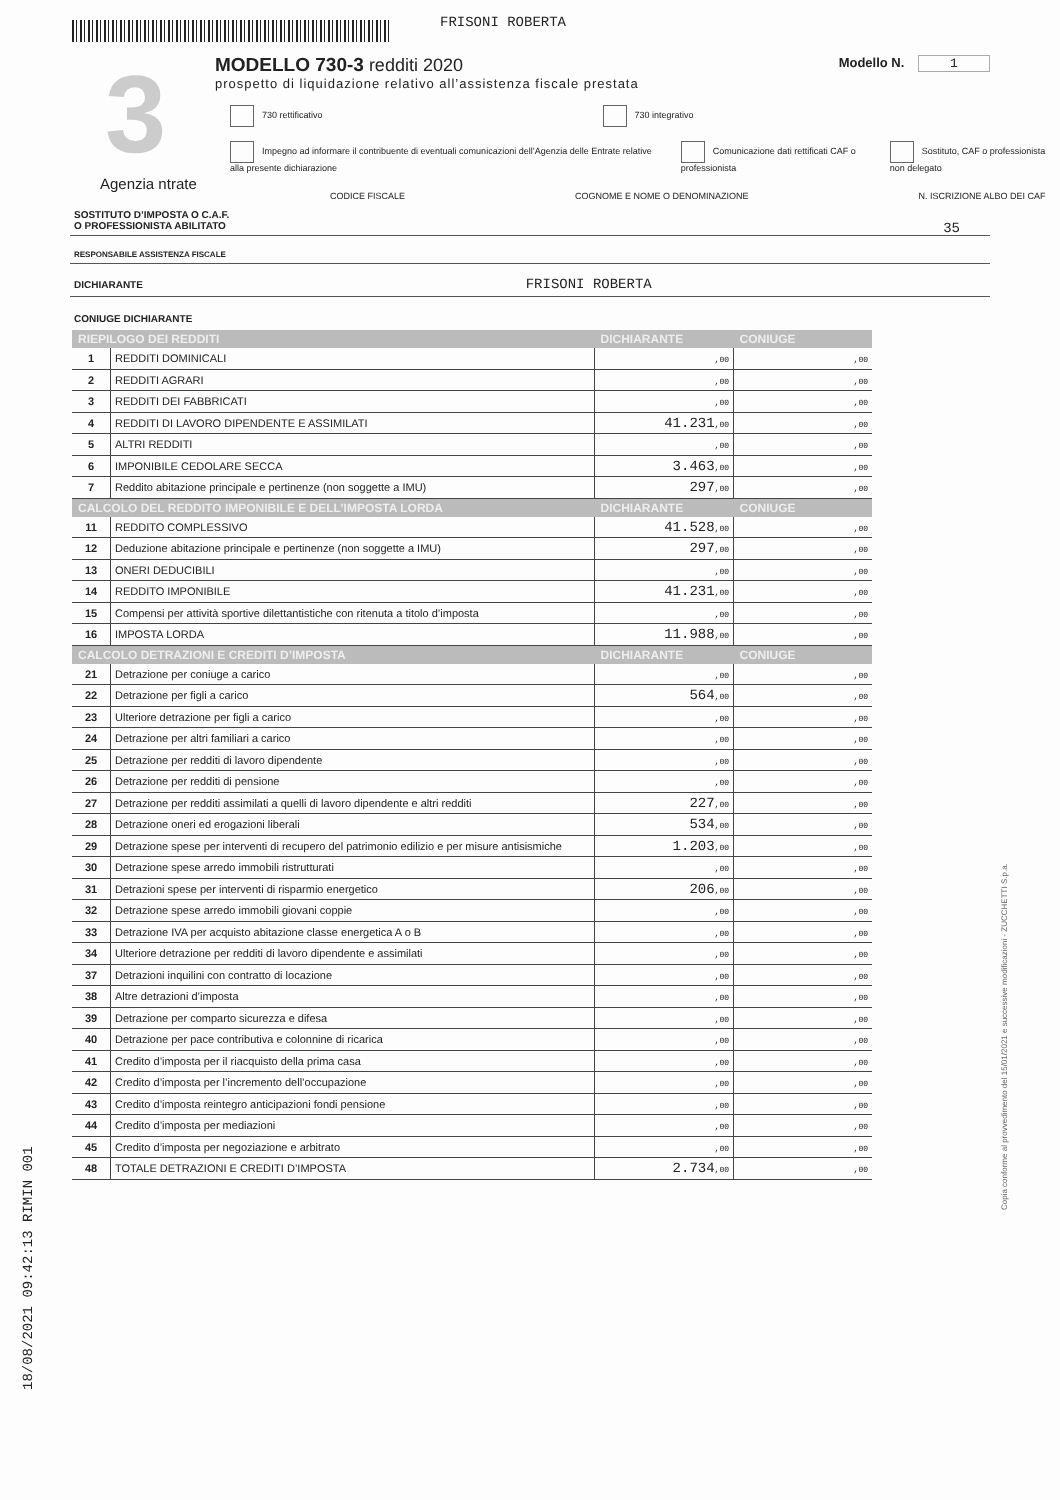FRISONI ROBERTA
3 Modello N. 1
MODELLO 730-3 redditi 2020
prospetto di liquidazione relativo all’assistenza fiscale prestata
730 rettificativo 730 integrativo
Agenzia ntrate
Impegno ad informare il contribuente di eventuali comunicazioni dell’Agenzia delle Entrate relative alla presente dichiarazione Comunicazione dati rettificati CAF o professionista Sostituto, CAF o professionista non delegato
CODICE FISCALE COGNOME E NOME O DENOMINAZIONE N. ISCRIZIONE ALBO DEI CAF
SOSTITUTO D’IMPOSTA O C.A.F.
O PROFESSIONISTA ABILITATO 35
RESPONSABILE ASSISTENZA FISCALE
DICHIARANTE FRISONI ROBERTA
CONIUGE DICHIARANTE
| RIEPILOGO DEI REDDITI | | DICHIARANTE | CONIUGE |
| --- | --- | --- | --- |
| 1 | REDDITI DOMINICALI | ,00 | ,00 |
| 2 | REDDITI AGRARI | ,00 | ,00 |
| 3 | REDDITI DEI FABBRICATI | ,00 | ,00 |
| 4 | REDDITI DI LAVORO DIPENDENTE E ASSIMILATI | 41.231 ,00 | ,00 |
| 5 | ALTRI REDDITI | ,00 | ,00 |
| 6 | IMPONIBILE CEDOLARE SECCA | 3.463 ,00 | ,00 |
| 7 | Reddito abitazione principale e pertinenze (non soggette a IMU) | 297 ,00 | ,00 |
| CALCOLO DEL REDDITO IMPONIBILE E DELL’IMPOSTA LORDA | | DICHIARANTE | CONIUGE |
| 11 | REDDITO COMPLESSIVO | 41.528 ,00 | ,00 |
| 12 | Deduzione abitazione principale e pertinenze (non soggette a IMU) | 297 ,00 | ,00 |
| 13 | ONERI DEDUCIBILI | ,00 | ,00 |
| 14 | REDDITO IMPONIBILE | 41.231 ,00 | ,00 |
| 15 | Compensi per attività sportive dilettantistiche con ritenuta a titolo d’imposta | ,00 | ,00 |
| 16 | IMPOSTA LORDA | 11.988 ,00 | ,00 |
| CALCOLO DETRAZIONI E CREDITI D’IMPOSTA | | DICHIARANTE | CONIUGE |
| 21 | Detrazione per coniuge a carico | ,00 | ,00 |
| 22 | Detrazione per figli a carico | 564 ,00 | ,00 |
| 23 | Ulteriore detrazione per figli a carico | ,00 | ,00 |
| 24 | Detrazione per altri familiari a carico | ,00 | ,00 |
| 25 | Detrazione per redditi di lavoro dipendente | ,00 | ,00 |
| 26 | Detrazione per redditi di pensione | ,00 | ,00 |
| 27 | Detrazione per redditi assimilati a quelli di lavoro dipendente e altri redditi | 227 ,00 | ,00 |
| 28 | Detrazione oneri ed erogazioni liberali | 534 ,00 | ,00 |
| 29 | Detrazione spese per interventi di recupero del patrimonio edilizio e per misure antisismiche | 1.203 ,00 | ,00 |
| 30 | Detrazione spese arredo immobili ristrutturati | ,00 | ,00 |
| 31 | Detrazioni spese per interventi di risparmio energetico | 206 ,00 | ,00 |
| 32 | Detrazione spese arredo immobili giovani coppie | ,00 | ,00 |
| 33 | Detrazione IVA per acquisto abitazione classe energetica A o B | ,00 | ,00 |
| 34 | Ulteriore detrazione per redditi di lavoro dipendente e assimilati | ,00 | ,00 |
| 37 | Detrazioni inquilini con contratto di locazione | ,00 | ,00 |
| 38 | Altre detrazioni d’imposta | ,00 | ,00 |
| 39 | Detrazione per comparto sicurezza e difesa | ,00 | ,00 |
| 40 | Detrazione per pace contributiva e colonnine di ricarica | ,00 | ,00 |
| 41 | Credito d’imposta per il riacquisto della prima casa | ,00 | ,00 |
| 42 | Credito d’imposta per l’incremento dell’occupazione | ,00 | ,00 |
| 43 | Credito d’imposta reintegro anticipazioni fondi pensione | ,00 | ,00 |
| 44 | Credito d’imposta per mediazioni | ,00 | ,00 |
| 45 | Credito d’imposta per negoziazione e arbitrato | ,00 | ,00 |
| 48 | TOTALE DETRAZIONI E CREDITI D’IMPOSTA | 2.734 ,00 | ,00 |
18/08/2021 09:42:13 RIMIN 001
Copia conforme al provvedimento del 15/01/2021 e successive modificazioni - ZUCCHETTI S.p.a.